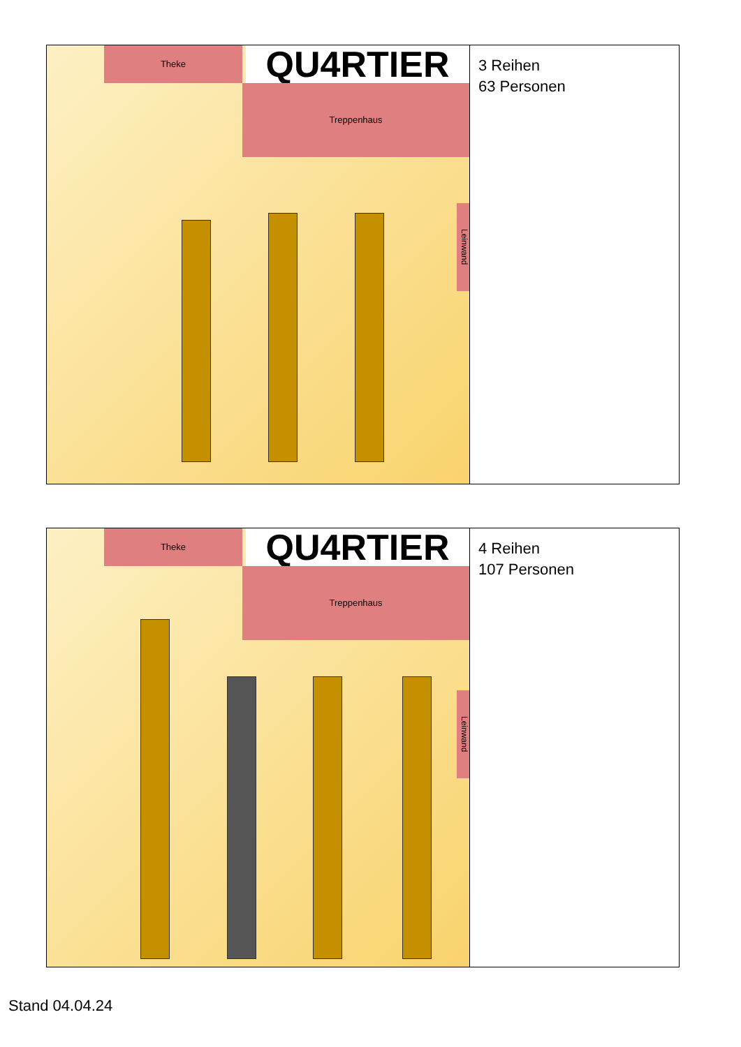Theke QU4RTIER
Treppenhaus
Leinwand
3 Reihen
63 Personen
Theke QU4RTIER
Treppenhaus
Leinwand
4 Reihen
107 Personen
Stand 04.04.24